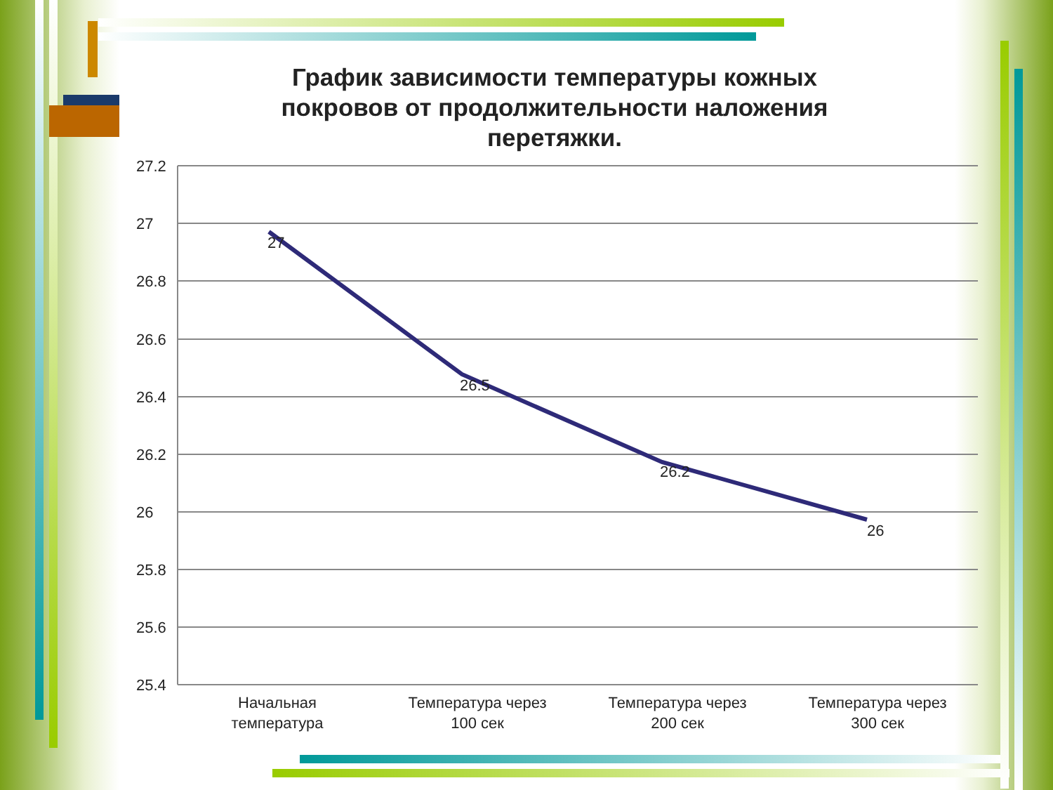График зависимости температуры кожных покровов от продолжительности наложения перетяжки.
27.2
27
26.8
26.6
26.4
26.2
26
25.8
25.6
25.4
27
26.5
26.2
26
Начальная
температура
Температура через
100 сек
Температура через
200 сек
Температура через
300 сек